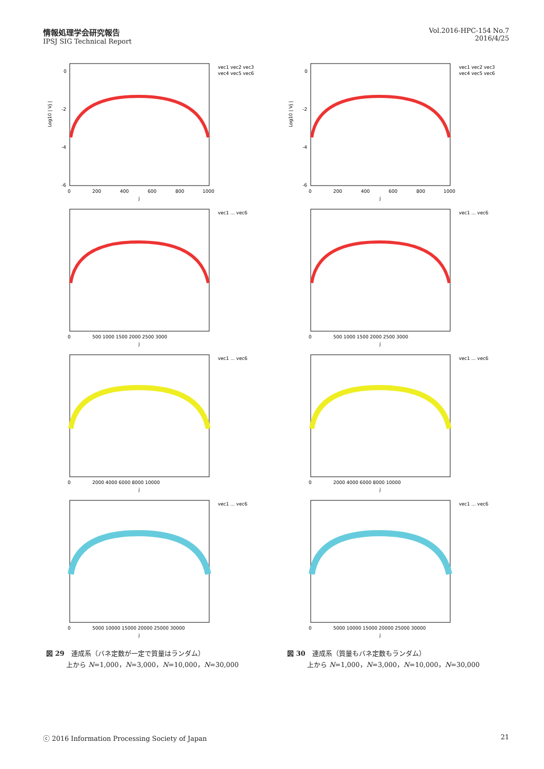情報処理学会研究報告
IPSJ SIG Technical Report
Vol.2016-HPC-154 No.7
2016/4/25
0
-2
-4
-6
0
200
400
600
800
1000
j
Log10 | Vj |
vec1 vec2 vec3
vec4 vec5 vec6
0
-2
-4
-6
0
200
400
600
800
1000
j
Log10 | Vj |
vec1 vec2 vec3
vec4 vec5 vec6
0
500 1000 1500 2000 2500 3000
j
vec1 ... vec6
0
500 1000 1500 2000 2500 3000
j
vec1 ... vec6
0
2000 4000 6000 8000 10000
j
vec1 ... vec6
0
2000 4000 6000 8000 10000
j
vec1 ... vec6
0
5000 10000 15000 20000 25000 30000
j
vec1 ... vec6
図 29　連成系（バネ定数が一定で質量はランダム）
　　　上から N=1,000，N=3,000，N=10,000，N=30,000
0
5000 10000 15000 20000 25000 30000
j
vec1 ... vec6
図 30　連成系（質量もバネ定数もランダム）
　　　上から N=1,000，N=3,000，N=10,000，N=30,000
ⓒ 2016 Information Processing Society of Japan 21